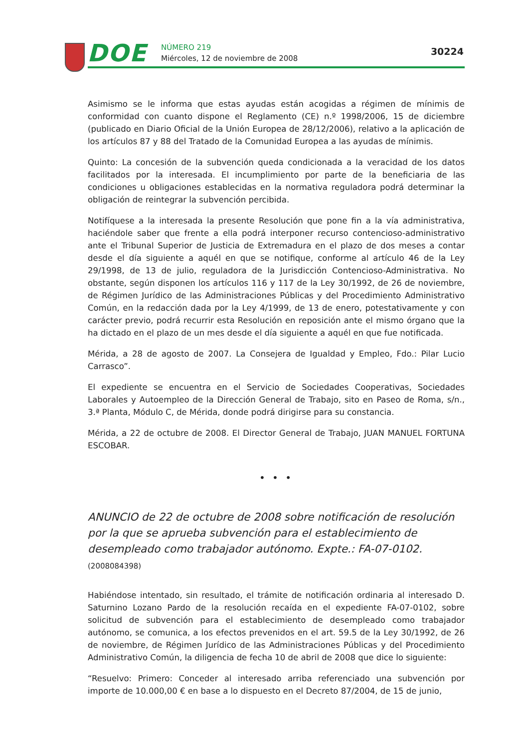DOE NÚMERO 219
Miércoles, 12 de noviembre de 2008
30224
Asimismo se le informa que estas ayudas están acogidas a régimen de mínimis de conformidad con cuanto dispone el Reglamento (CE) n.º 1998/2006, 15 de diciembre (publicado en Diario Oficial de la Unión Europea de 28/12/2006), relativo a la aplicación de los artículos 87 y 88 del Tratado de la Comunidad Europea a las ayudas de mínimis.
Quinto: La concesión de la subvención queda condicionada a la veracidad de los datos facilitados por la interesada. El incumplimiento por parte de la beneficiaria de las condiciones u obligaciones establecidas en la normativa reguladora podrá determinar la obligación de reintegrar la subvención percibida.
Notifíquese a la interesada la presente Resolución que pone fin a la vía administrativa, haciéndole saber que frente a ella podrá interponer recurso contencioso-administrativo ante el Tribunal Superior de Justicia de Extremadura en el plazo de dos meses a contar desde el día siguiente a aquél en que se notifique, conforme al artículo 46 de la Ley 29/1998, de 13 de julio, reguladora de la Jurisdicción Contencioso-Administrativa. No obstante, según disponen los artículos 116 y 117 de la Ley 30/1992, de 26 de noviembre, de Régimen Jurídico de las Administraciones Públicas y del Procedimiento Administrativo Común, en la redacción dada por la Ley 4/1999, de 13 de enero, potestativamente y con carácter previo, podrá recurrir esta Resolución en reposición ante el mismo órgano que la ha dictado en el plazo de un mes desde el día siguiente a aquél en que fue notificada.
Mérida, a 28 de agosto de 2007. La Consejera de Igualdad y Empleo, Fdo.: Pilar Lucio Carrasco”.
El expediente se encuentra en el Servicio de Sociedades Cooperativas, Sociedades Laborales y Autoempleo de la Dirección General de Trabajo, sito en Paseo de Roma, s/n., 3.ª Planta, Módulo C, de Mérida, donde podrá dirigirse para su constancia.
Mérida, a 22 de octubre de 2008. El Director General de Trabajo, JUAN MANUEL FORTUNA ESCOBAR.
• • •
ANUNCIO de 22 de octubre de 2008 sobre notificación de resolución por la que se aprueba subvención para el establecimiento de desempleado como trabajador autónomo. Expte.: FA-07-0102. (2008084398)
Habiéndose intentado, sin resultado, el trámite de notificación ordinaria al interesado D. Saturnino Lozano Pardo de la resolución recaída en el expediente FA-07-0102, sobre solicitud de subvención para el establecimiento de desempleado como trabajador autónomo, se comunica, a los efectos prevenidos en el art. 59.5 de la Ley 30/1992, de 26 de noviembre, de Régimen Jurídico de las Administraciones Públicas y del Procedimiento Administrativo Común, la diligencia de fecha 10 de abril de 2008 que dice lo siguiente:
“Resuelvo: Primero: Conceder al interesado arriba referenciado una subvención por importe de 10.000,00 € en base a lo dispuesto en el Decreto 87/2004, de 15 de junio,